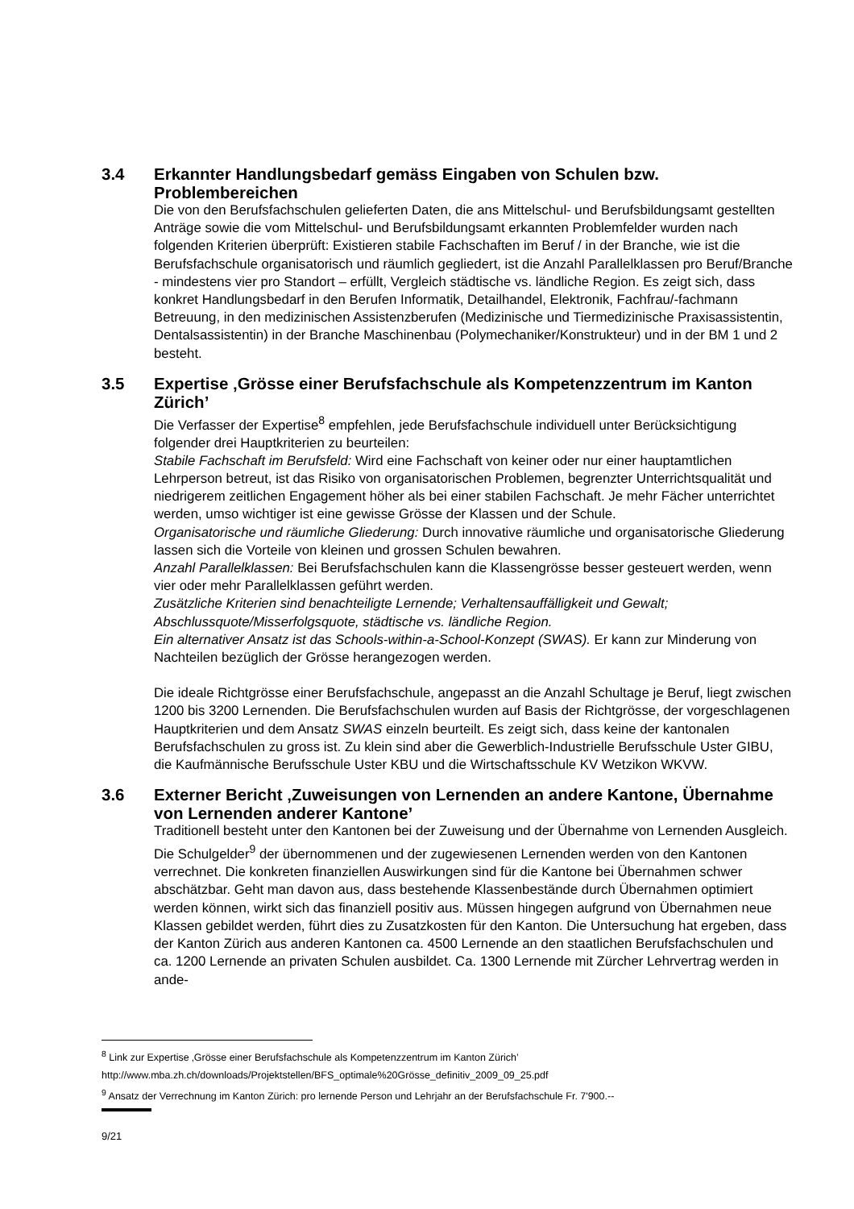3.4 Erkannter Handlungsbedarf gemäss Eingaben von Schulen bzw. Problembereichen
Die von den Berufsfachschulen gelieferten Daten, die ans Mittelschul- und Berufsbildungsamt gestellten Anträge sowie die vom Mittelschul- und Berufsbildungsamt erkannten Problemfelder wurden nach folgenden Kriterien überprüft: Existieren stabile Fachschaften im Beruf / in der Branche, wie ist die Berufsfachschule organisatorisch und räumlich gegliedert, ist die Anzahl Parallelklassen pro Beruf/Branche - mindestens vier pro Standort – erfüllt, Vergleich städtische vs. ländliche Region. Es zeigt sich, dass konkret Handlungsbedarf in den Berufen Informatik, Detailhandel, Elektronik, Fachfrau/-fachmann Betreuung, in den medizinischen Assistenzberufen (Medizinische und Tiermedizinische Praxisassistentin, Dentalsassistentin) in der Branche Maschinenbau (Polymechaniker/Konstrukteur) und in der BM 1 und 2 besteht.
3.5 Expertise ‚Grösse einer Berufsfachschule als Kompetenzzentrum im Kanton Zürich’
Die Verfasser der Expertise<sup>8</sup> empfehlen, jede Berufsfachschule individuell unter Berücksichtigung folgender drei Hauptkriterien zu beurteilen:
Stabile Fachschaft im Berufsfeld: Wird eine Fachschaft von keiner oder nur einer hauptamtlichen Lehrperson betreut, ist das Risiko von organisatorischen Problemen, begrenzter Unterrichtsqualität und niedrigerem zeitlichen Engagement höher als bei einer stabilen Fachschaft. Je mehr Fächer unterrichtet werden, umso wichtiger ist eine gewisse Grösse der Klassen und der Schule.
Organisatorische und räumliche Gliederung: Durch innovative räumliche und organisatorische Gliederung lassen sich die Vorteile von kleinen und grossen Schulen bewahren.
Anzahl Parallelklassen: Bei Berufsfachschulen kann die Klassengrösse besser gesteuert werden, wenn vier oder mehr Parallelklassen geführt werden.
Zusätzliche Kriterien sind benachteiligte Lernende; Verhaltensauffälligkeit und Gewalt; Abschlussquote/Misserfolgsquote, städtische vs. ländliche Region.
Ein alternativer Ansatz ist das Schools-within-a-School-Konzept (SWAS). Er kann zur Minderung von Nachteilen bezüglich der Grösse herangezogen werden.
Die ideale Richtgrösse einer Berufsfachschule, angepasst an die Anzahl Schultage je Beruf, liegt zwischen 1200 bis 3200 Lernenden. Die Berufsfachschulen wurden auf Basis der Richtgrösse, der vorgeschlagenen Hauptkriterien und dem Ansatz SWAS einzeln beurteilt. Es zeigt sich, dass keine der kantonalen Berufsfachschulen zu gross ist. Zu klein sind aber die Gewerblich-Industrielle Berufsschule Uster GIBU, die Kaufmännische Berufsschule Uster KBU und die Wirtschaftsschule KV Wetzikon WKVW.
3.6 Externer Bericht ‚Zuweisungen von Lernenden an andere Kantone, Übernahme von Lernenden anderer Kantone’
Traditionell besteht unter den Kantonen bei der Zuweisung und der Übernahme von Lernenden Ausgleich. Die Schulgelder<sup>9</sup> der übernommenen und der zugewiesenen Lernenden werden von den Kantonen verrechnet. Die konkreten finanziellen Auswirkungen sind für die Kantone bei Übernahmen schwer abschätzbar. Geht man davon aus, dass bestehende Klassenbestände durch Übernahmen optimiert werden können, wirkt sich das finanziell positiv aus. Müssen hingegen aufgrund von Übernahmen neue Klassen gebildet werden, führt dies zu Zusatzkosten für den Kanton. Die Untersuchung hat ergeben, dass der Kanton Zürich aus anderen Kantonen ca. 4500 Lernende an den staatlichen Berufsfachschulen und ca. 1200 Lernende an privaten Schulen ausbildet. Ca. 1300 Lernende mit Zürcher Lehrvertrag werden in ande-
<sup>8</sup> Link zur Expertise ‚Grösse einer Berufsfachschule als Kompetenzzentrum im Kanton Zürich’
http://www.mba.zh.ch/downloads/Projektstellen/BFS_optimale%20Grösse_definitiv_2009_09_25.pdf
<sup>9</sup> Ansatz der Verrechnung im Kanton Zürich: pro lernende Person und Lehrjahr an der Berufsfachschule Fr. 7'900.--
9/21